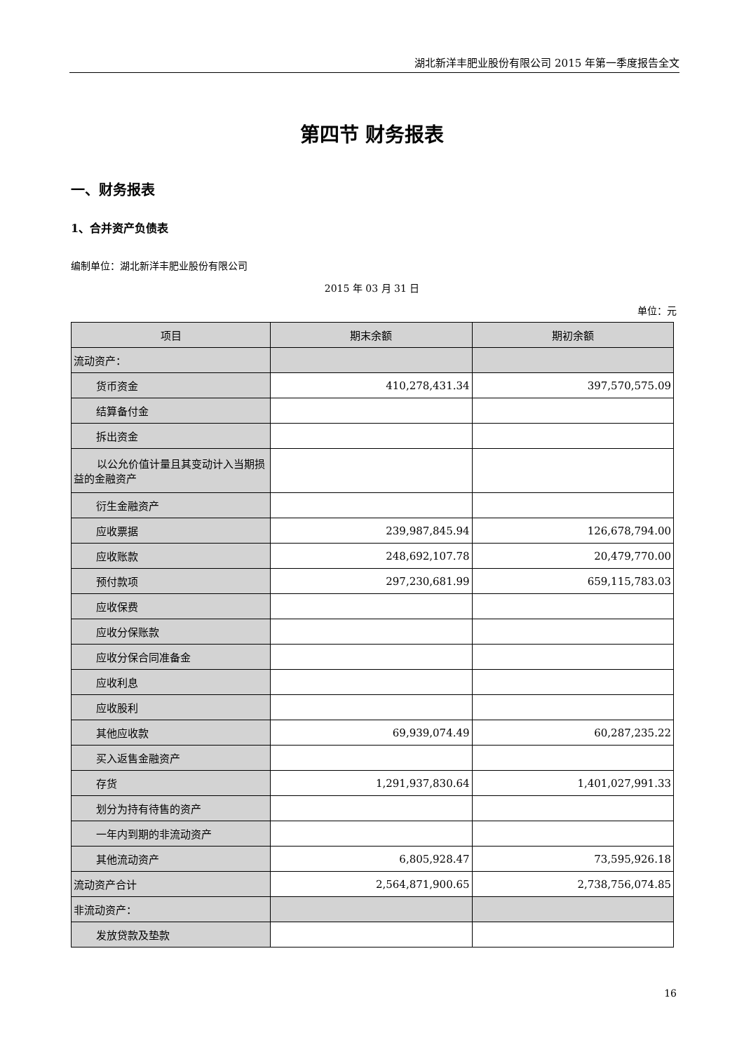湖北新洋丰肥业股份有限公司 2015 年第一季度报告全文
第四节 财务报表
一、财务报表
1、合并资产负债表
编制单位：湖北新洋丰肥业股份有限公司
2015 年 03 月 31 日
单位：元
| 项目 | 期末余额 | 期初余额 |
| --- | --- | --- |
| 流动资产： | | |
| 货币资金 | 410,278,431.34 | 397,570,575.09 |
| 结算备付金 | | |
| 拆出资金 | | |
| 以公允价值计量且其变动计入当期损益的金融资产 | | |
| 衍生金融资产 | | |
| 应收票据 | 239,987,845.94 | 126,678,794.00 |
| 应收账款 | 248,692,107.78 | 20,479,770.00 |
| 预付款项 | 297,230,681.99 | 659,115,783.03 |
| 应收保费 | | |
| 应收分保账款 | | |
| 应收分保合同准备金 | | |
| 应收利息 | | |
| 应收股利 | | |
| 其他应收款 | 69,939,074.49 | 60,287,235.22 |
| 买入返售金融资产 | | |
| 存货 | 1,291,937,830.64 | 1,401,027,991.33 |
| 划分为持有待售的资产 | | |
| 一年内到期的非流动资产 | | |
| 其他流动资产 | 6,805,928.47 | 73,595,926.18 |
| 流动资产合计 | 2,564,871,900.65 | 2,738,756,074.85 |
| 非流动资产： | | |
| 发放贷款及垫款 | | |
16